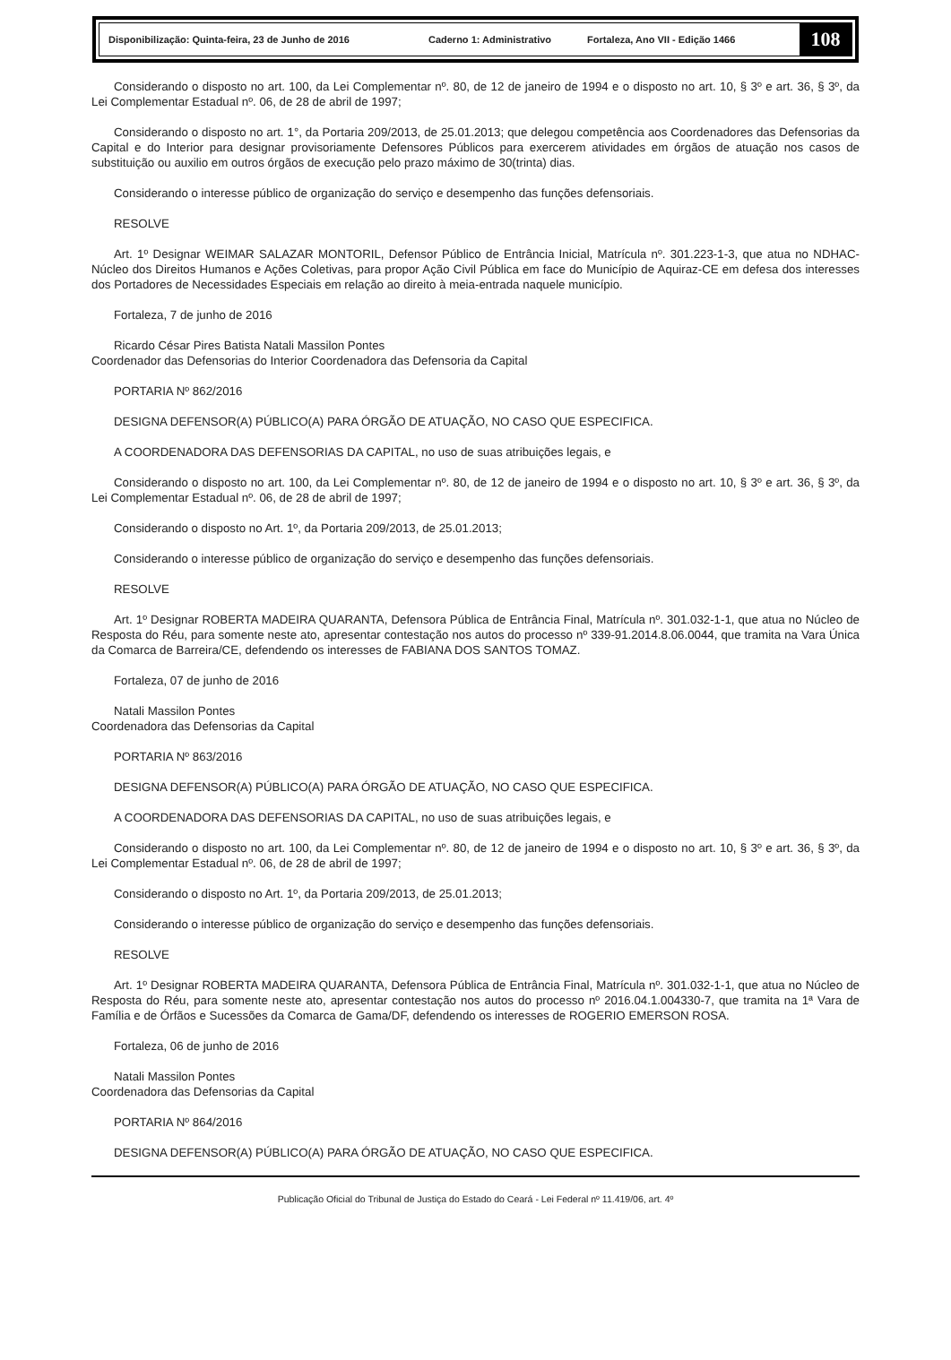Disponibilização: Quinta-feira, 23 de Junho de 2016 Caderno 1: Administrativo Fortaleza, Ano VII - Edição 1466 108
Considerando o disposto no art. 100, da Lei Complementar nº. 80, de 12 de janeiro de 1994 e o disposto no art. 10, § 3º e art. 36, § 3º, da Lei Complementar Estadual nº. 06, de 28 de abril de 1997;
Considerando o disposto no art. 1°, da Portaria 209/2013, de 25.01.2013; que delegou competência aos Coordenadores das Defensorias da Capital e do Interior para designar provisoriamente Defensores Públicos para exercerem atividades em órgãos de atuação nos casos de substituição ou auxilio em outros órgãos de execução pelo prazo máximo de 30(trinta) dias.
Considerando o interesse público de organização do serviço e desempenho das funções defensoriais.
RESOLVE
Art. 1º Designar WEIMAR SALAZAR MONTORIL, Defensor Público de Entrância Inicial, Matrícula nº. 301.223-1-3, que atua no NDHAC-Núcleo dos Direitos Humanos e Ações Coletivas, para propor Ação Civil Pública em face do Município de Aquiraz-CE em defesa dos interesses dos Portadores de Necessidades Especiais em relação ao direito à meia-entrada naquele município.
Fortaleza, 7 de junho de 2016
Ricardo César Pires Batista Natali Massilon Pontes
Coordenador das Defensorias do Interior Coordenadora das Defensoria da Capital
PORTARIA Nº 862/2016
DESIGNA DEFENSOR(A) PÚBLICO(A) PARA ÓRGÃO DE ATUAÇÃO, NO CASO QUE ESPECIFICA.
A COORDENADORA DAS DEFENSORIAS DA CAPITAL, no uso de suas atribuições legais, e
Considerando o disposto no art. 100, da Lei Complementar nº. 80, de 12 de janeiro de 1994 e o disposto no art. 10, § 3º e art. 36, § 3º, da Lei Complementar Estadual nº. 06, de 28 de abril de 1997;
Considerando o disposto no Art. 1º, da Portaria 209/2013, de 25.01.2013;
Considerando o interesse público de organização do serviço e desempenho das funções defensoriais.
RESOLVE
Art. 1º Designar ROBERTA MADEIRA QUARANTA, Defensora Pública de Entrância Final, Matrícula nº. 301.032-1-1, que atua no Núcleo de Resposta do Réu, para somente neste ato, apresentar contestação nos autos do processo nº 339-91.2014.8.06.0044, que tramita na Vara Única da Comarca de Barreira/CE, defendendo os interesses de FABIANA DOS SANTOS TOMAZ.
Fortaleza, 07 de junho de 2016
Natali Massilon Pontes
Coordenadora das Defensorias da Capital
PORTARIA Nº 863/2016
DESIGNA DEFENSOR(A) PÚBLICO(A) PARA ÓRGÃO DE ATUAÇÃO, NO CASO QUE ESPECIFICA.
A COORDENADORA DAS DEFENSORIAS DA CAPITAL, no uso de suas atribuições legais, e
Considerando o disposto no art. 100, da Lei Complementar nº. 80, de 12 de janeiro de 1994 e o disposto no art. 10, § 3º e art. 36, § 3º, da Lei Complementar Estadual nº. 06, de 28 de abril de 1997;
Considerando o disposto no Art. 1º, da Portaria 209/2013, de 25.01.2013;
Considerando o interesse público de organização do serviço e desempenho das funções defensoriais.
RESOLVE
Art. 1º Designar ROBERTA MADEIRA QUARANTA, Defensora Pública de Entrância Final, Matrícula nº. 301.032-1-1, que atua no Núcleo de Resposta do Réu, para somente neste ato, apresentar contestação nos autos do processo nº 2016.04.1.004330-7, que tramita na 1ª Vara de Família e de Órfãos e Sucessões da Comarca de Gama/DF, defendendo os interesses de ROGERIO EMERSON ROSA.
Fortaleza, 06 de junho de 2016
Natali Massilon Pontes
Coordenadora das Defensorias da Capital
PORTARIA Nº 864/2016
DESIGNA DEFENSOR(A) PÚBLICO(A) PARA ÓRGÃO DE ATUAÇÃO, NO CASO QUE ESPECIFICA.
Publicação Oficial do Tribunal de Justiça do Estado do Ceará - Lei Federal nº 11.419/06, art. 4º